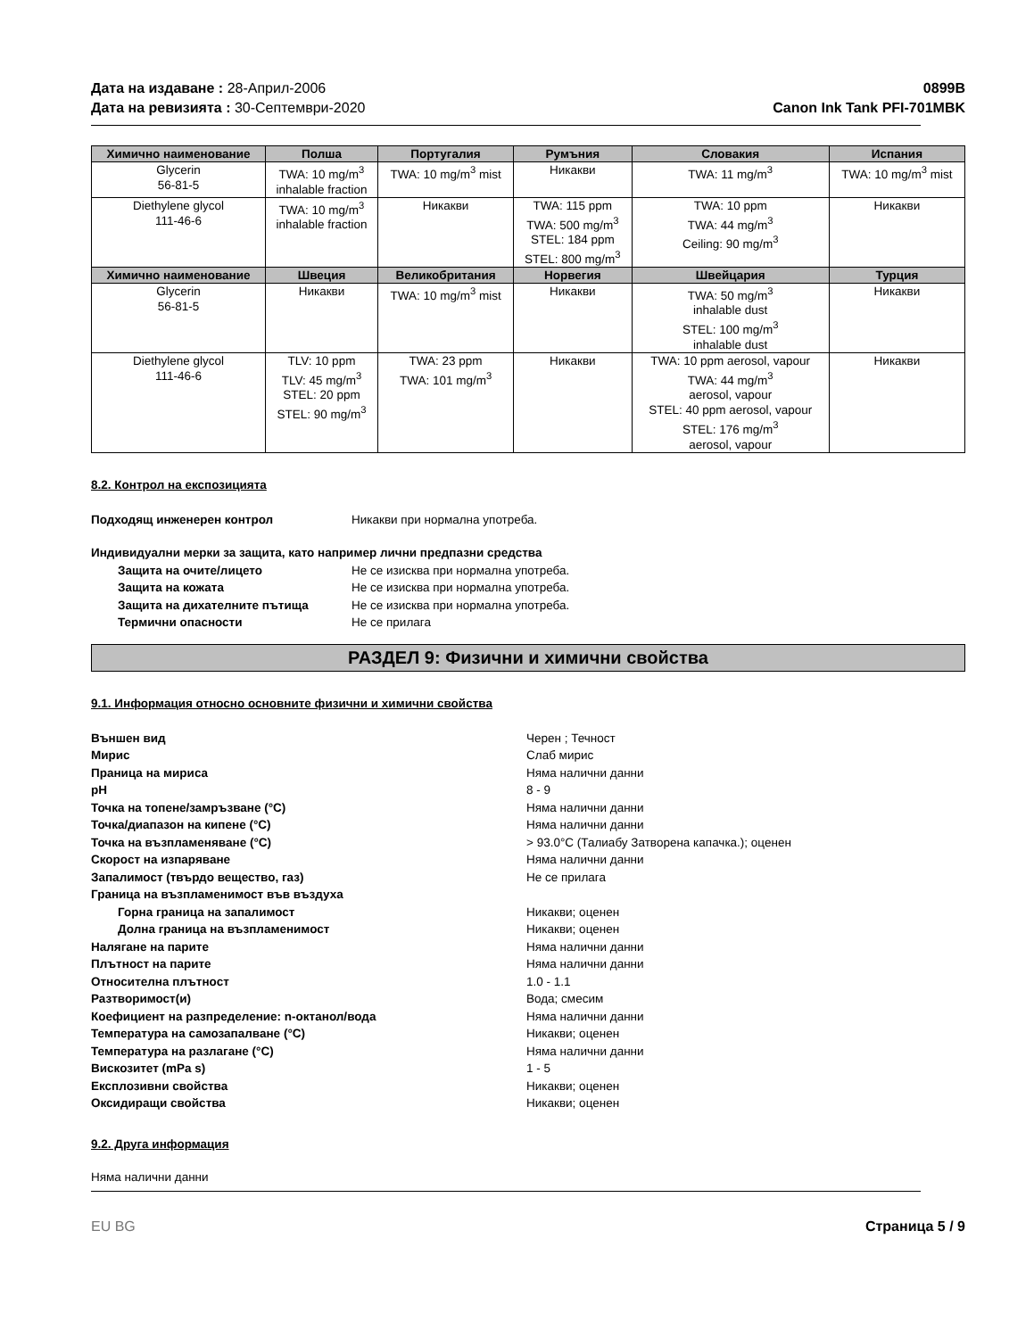Дата на издаване : 28-Април-2006
Дата на ревизията : 30-Септември-2020
0899B
Canon Ink Tank PFI-701MBK
| Химично наименование | Полша | Португалия | Румъния | Словакия | Испания |
| --- | --- | --- | --- | --- | --- |
| Glycerin 56-81-5 | TWA: 10 mg/m<sup>3</sup> inhalable fraction | TWA: 10 mg/m<sup>3</sup> mist | Никакви | TWA: 11 mg/m<sup>3</sup> | TWA: 10 mg/m<sup>3</sup> mist |
| Diethylene glycol 111-46-6 | TWA: 10 mg/m<sup>3</sup> inhalable fraction | Никакви | TWA: 115 ppm TWA: 500 mg/m<sup>3</sup> STEL: 184 ppm STEL: 800 mg/m<sup>3</sup> | TWA: 10 ppm TWA: 44 mg/m<sup>3</sup> Ceiling: 90 mg/m<sup>3</sup> | Никакви |
| Химично наименование | Швеция | Великобритания | Норвегия | Швейцария | Турция |
| Glycerin 56-81-5 | Никакви | TWA: 10 mg/m<sup>3</sup> mist | Никакви | TWA: 50 mg/m<sup>3</sup> inhalable dust STEL: 100 mg/m<sup>3</sup> inhalable dust | Никакви |
| Diethylene glycol 111-46-6 | TLV: 10 ppm TLV: 45 mg/m<sup>3</sup> STEL: 20 ppm STEL: 90 mg/m<sup>3</sup> | TWA: 23 ppm TWA: 101 mg/m<sup>3</sup> | Никакви | TWA: 10 ppm aerosol, vapour TWA: 44 mg/m<sup>3</sup> aerosol, vapour STEL: 40 ppm aerosol, vapour STEL: 176 mg/m<sup>3</sup> aerosol, vapour | Никакви |
8.2. Контрол на експозицията
Подходящ инженерен контрол Никакви при нормална употреба.
Индивидуални мерки за защита, като например лични предпазни средства
Защита на очите/лицето Не се изисква при нормална употреба.
Защита на кожата Не се изисква при нормална употреба.
Защита на дихателните пътища Не се изисква при нормална употреба.
Термични опасности Не се прилага
РАЗДЕЛ 9: Физични и химични свойства
9.1. Информация относно основните физични и химични свойства
Външен вид Черен ; Течност
Мирис Слаб мирис
Праница на мириса Няма налични данни
pH 8 - 9
Точка на топене/замръзване (°C) Няма налични данни
Точка/диапазон на кипене (°C) Няма налични данни
Точка на възпламеняване (°C) > 93.0°C (Талиабу Затворена капачка.); оценен
Скорост на изпаряване Няма налични данни
Запалимост (твърдо вещество, газ) Не се прилага
Граница на възпламенимост във въздуха
Горна граница на запалимост Никакви; оценен
Долна граница на възпламенимост Никакви; оценен
Налягане на парите Няма налични данни
Плътност на парите Няма налични данни
Относителна плътност 1.0 - 1.1
Разтворимост(и) Вода; смесим
Коефициент на разпределение: n-октанол/вода Няма налични данни
Температура на самозапалване (°C) Никакви; оценен
Температура на разлагане (°C) Няма налични данни
Вискозитет (mPa s) 1 - 5
Експлозивни свойства Никакви; оценен
Оксидиращи свойства Никакви; оценен
9.2. Друга информация
Няма налични данни
EU BG Страница 5 / 9